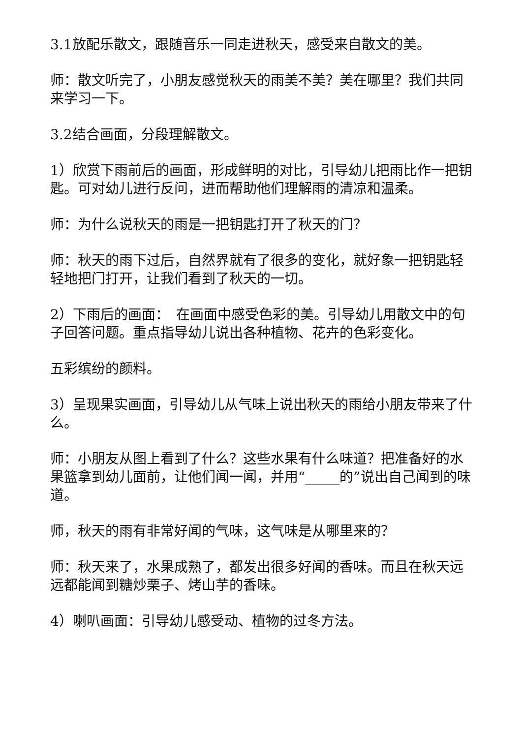3.1放配乐散文，跟随音乐一同走进秋天，感受来自散文的美。
师：散文听完了，小朋友感觉秋天的雨美不美？美在哪里？我们共同来学习一下。
3.2结合画面，分段理解散文。
1）欣赏下雨前后的画面，形成鲜明的对比，引导幼儿把雨比作一把钥匙。可对幼儿进行反问，进而帮助他们理解雨的清凉和温柔。
师：为什么说秋天的雨是一把钥匙打开了秋天的门？
师：秋天的雨下过后，自然界就有了很多的变化，就好象一把钥匙轻轻地把门打开，让我们看到了秋天的一切。
2）下雨后的画面：　在画面中感受色彩的美。引导幼儿用散文中的句子回答问题。重点指导幼儿说出各种植物、花卉的色彩变化。
五彩缤纷的颜料。
3）呈现果实画面，引导幼儿从气味上说出秋天的雨给小朋友带来了什么。
师：小朋友从图上看到了什么？这些水果有什么味道？把准备好的水果篮拿到幼儿面前，让他们闻一闻，并用“_____的”说出自己闻到的味道。
师，秋天的雨有非常好闻的气味，这气味是从哪里来的？
师：秋天来了，水果成熟了，都发出很多好闻的香味。而且在秋天远远都能闻到糖炒栗子、烤山芋的香味。
4）喇叭画面：引导幼儿感受动、植物的过冬方法。